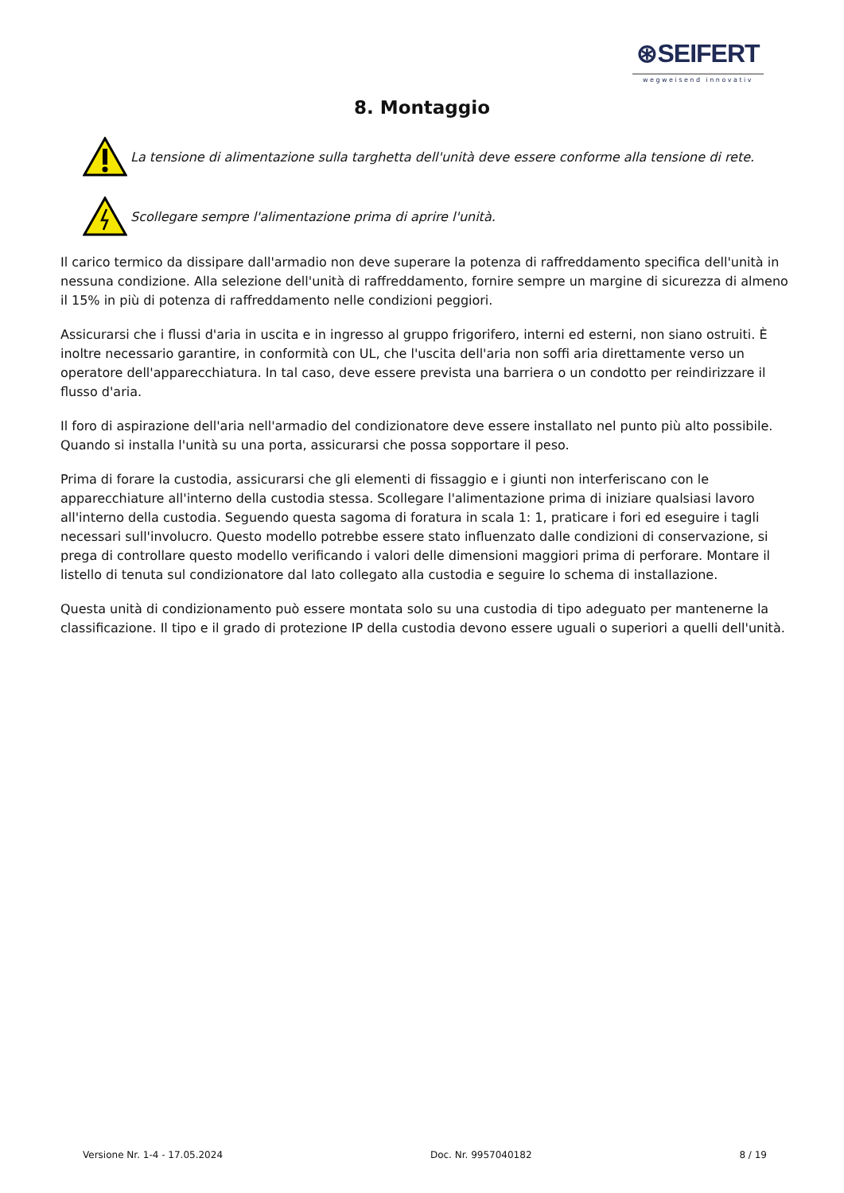⊛SEIFERT
wegweisend innovativ
8. Montaggio
La tensione di alimentazione sulla targhetta dell'unità deve essere conforme alla tensione di rete.
Scollegare sempre l'alimentazione prima di aprire l'unità.
Il carico termico da dissipare dall'armadio non deve superare la potenza di raffreddamento specifica dell'unità in nessuna condizione. Alla selezione dell'unità di raffreddamento, fornire sempre un margine di sicurezza di almeno il 15% in più di potenza di raffreddamento nelle condizioni peggiori.
Assicurarsi che i flussi d'aria in uscita e in ingresso al gruppo frigorifero, interni ed esterni, non siano ostruiti. È inoltre necessario garantire, in conformità con UL, che l'uscita dell'aria non soffi aria direttamente verso un operatore dell'apparecchiatura. In tal caso, deve essere prevista una barriera o un condotto per reindirizzare il flusso d'aria.
Il foro di aspirazione dell'aria nell'armadio del condizionatore deve essere installato nel punto più alto possibile. Quando si installa l'unità su una porta, assicurarsi che possa sopportare il peso.
Prima di forare la custodia, assicurarsi che gli elementi di fissaggio e i giunti non interferiscano con le apparecchiature all'interno della custodia stessa. Scollegare l'alimentazione prima di iniziare qualsiasi lavoro all'interno della custodia. Seguendo questa sagoma di foratura in scala 1: 1, praticare i fori ed eseguire i tagli necessari sull'involucro. Questo modello potrebbe essere stato influenzato dalle condizioni di conservazione, si prega di controllare questo modello verificando i valori delle dimensioni maggiori prima di perforare. Montare il listello di tenuta sul condizionatore dal lato collegato alla custodia e seguire lo schema di installazione.
Questa unità di condizionamento può essere montata solo su una custodia di tipo adeguato per mantenerne la classificazione. Il tipo e il grado di protezione IP della custodia devono essere uguali o superiori a quelli dell'unità.
Versione Nr. 1-4 - 17.05.2024 Doc. Nr. 9957040182 8 / 19